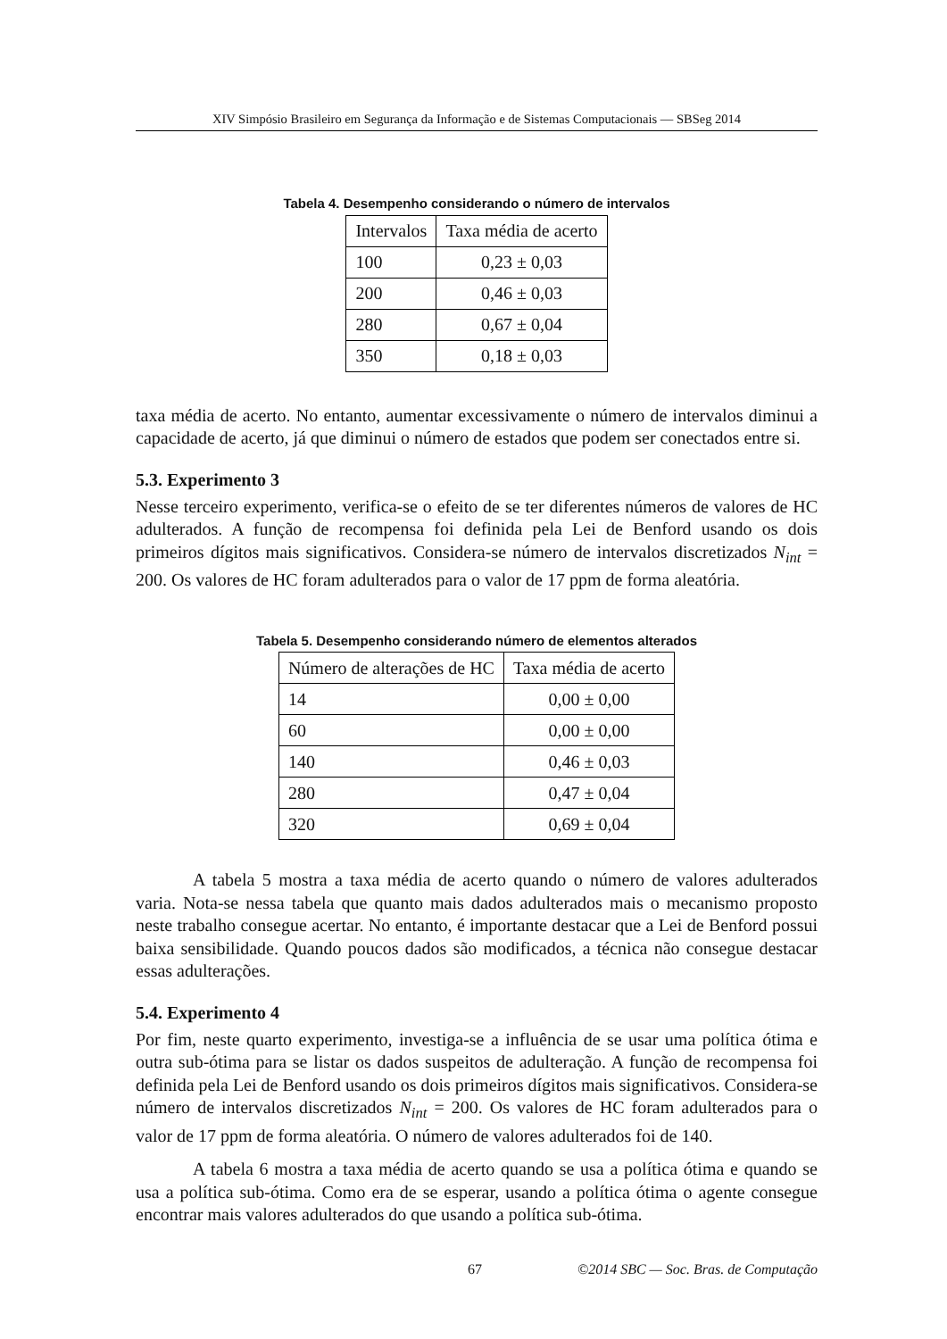XIV Simpósio Brasileiro em Segurança da Informação e de Sistemas Computacionais — SBSeg 2014
Tabela 4. Desempenho considerando o número de intervalos
| Intervalos | Taxa média de acerto |
| --- | --- |
| 100 | 0,23 ± 0,03 |
| 200 | 0,46 ± 0,03 |
| 280 | 0,67 ± 0,04 |
| 350 | 0,18 ± 0,03 |
taxa média de acerto. No entanto, aumentar excessivamente o número de intervalos diminui a capacidade de acerto, já que diminui o número de estados que podem ser conectados entre si.
5.3. Experimento 3
Nesse terceiro experimento, verifica-se o efeito de se ter diferentes números de valores de HC adulterados. A função de recompensa foi definida pela Lei de Benford usando os dois primeiros dígitos mais significativos. Considera-se número de intervalos discretizados N<sub>int</sub> = 200. Os valores de HC foram adulterados para o valor de 17 ppm de forma aleatória.
Tabela 5. Desempenho considerando número de elementos alterados
| Número de alterações de HC | Taxa média de acerto |
| --- | --- |
| 14 | 0,00 ± 0,00 |
| 60 | 0,00 ± 0,00 |
| 140 | 0,46 ± 0,03 |
| 280 | 0,47 ± 0,04 |
| 320 | 0,69 ± 0,04 |
A tabela 5 mostra a taxa média de acerto quando o número de valores adulterados varia. Nota-se nessa tabela que quanto mais dados adulterados mais o mecanismo proposto neste trabalho consegue acertar. No entanto, é importante destacar que a Lei de Benford possui baixa sensibilidade. Quando poucos dados são modificados, a técnica não consegue destacar essas adulterações.
5.4. Experimento 4
Por fim, neste quarto experimento, investiga-se a influência de se usar uma política ótima e outra sub-ótima para se listar os dados suspeitos de adulteração. A função de recompensa foi definida pela Lei de Benford usando os dois primeiros dígitos mais significativos. Considera-se número de intervalos discretizados N<sub>int</sub> = 200. Os valores de HC foram adulterados para o valor de 17 ppm de forma aleatória. O número de valores adulterados foi de 140.
A tabela 6 mostra a taxa média de acerto quando se usa a política ótima e quando se usa a política sub-ótima. Como era de se esperar, usando a política ótima o agente consegue encontrar mais valores adulterados do que usando a política sub-ótima.
67 ©2014 SBC — Soc. Bras. de Computação